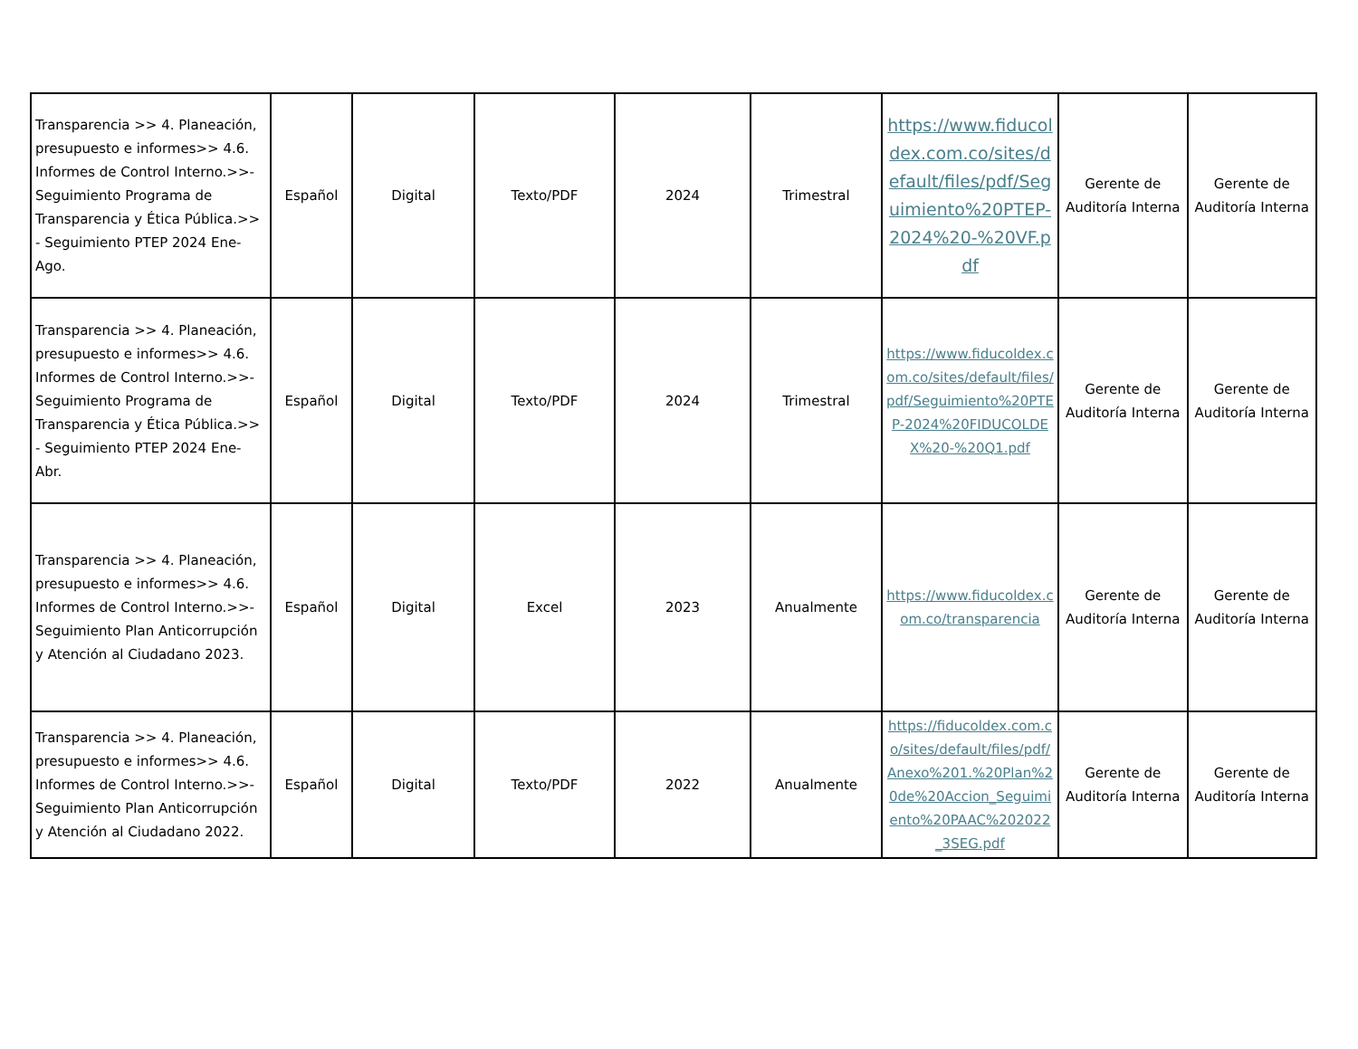| Transparencia >> 4. Planeación, presupuesto e informes>> 4.6. Informes de Control Interno.>>- Seguimiento Programa de Transparencia y Ética Pública.>> - Seguimiento PTEP 2024 Ene-Ago. | Español | Digital | Texto/PDF | 2024 | Trimestral | https://www.fiducoldex.com.co/sites/default/files/pdf/Seguimiento%20PTEP-2024%20-%20VF.pdf | Gerente de Auditoría Interna | Gerente de Auditoría Interna |
| Transparencia >> 4. Planeación, presupuesto e informes>> 4.6. Informes de Control Interno.>>- Seguimiento Programa de Transparencia y Ética Pública.>> - Seguimiento PTEP 2024 Ene-Abr. | Español | Digital | Texto/PDF | 2024 | Trimestral | https://www.fiducoldex.com.co/sites/default/files/pdf/Seguimiento%20PTEP-2024%20FIDUCOLDEX%20-%20Q1.pdf | Gerente de Auditoría Interna | Gerente de Auditoría Interna |
| Transparencia >> 4. Planeación, presupuesto e informes>> 4.6. Informes de Control Interno.>>- Seguimiento Plan Anticorrupción y Atención al Ciudadano 2023. | Español | Digital | Excel | 2023 | Anualmente | https://www.fiducoldex.com.co/transparencia | Gerente de Auditoría Interna | Gerente de Auditoría Interna |
| Transparencia >> 4. Planeación, presupuesto e informes>> 4.6. Informes de Control Interno.>>- Seguimiento Plan Anticorrupción y Atención al Ciudadano 2022. | Español | Digital | Texto/PDF | 2022 | Anualmente | https://fiducoldex.com.co/sites/default/files/pdf/Anexo%201.%20Plan%20de%20Accion_Seguimiento%20PAAC%202022_3SEG.pdf | Gerente de Auditoría Interna | Gerente de Auditoría Interna |